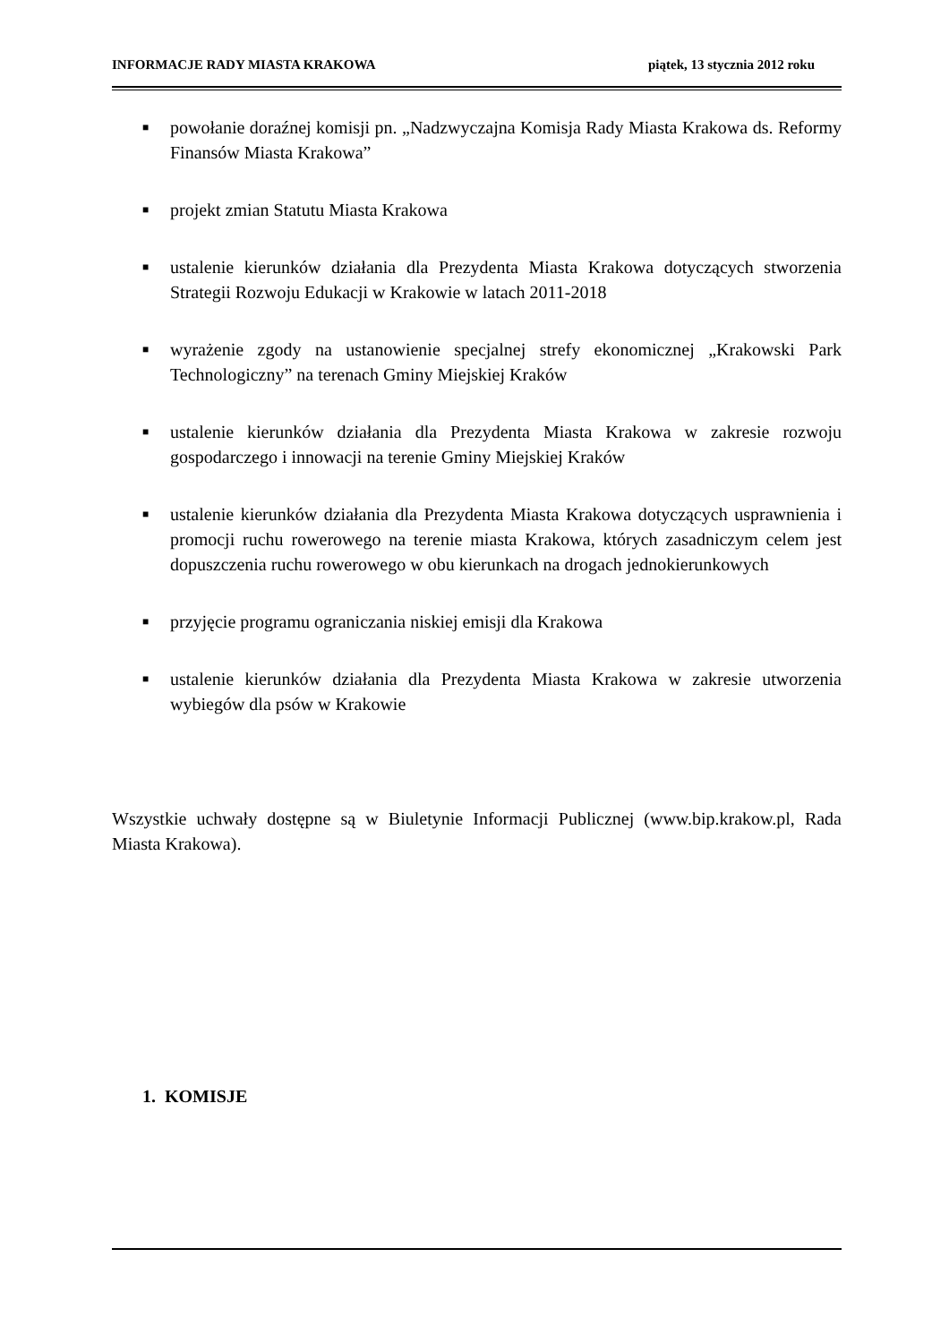INFORMACJE RADY MIASTA KRAKOWA piątek, 13 stycznia 2012 roku
■ powołanie doraźnej komisji pn. „Nadzwyczajna Komisja Rady Miasta Krakowa ds. Reformy Finansów Miasta Krakowa”
■ projekt zmian Statutu Miasta Krakowa
■ ustalenie kierunków działania dla Prezydenta Miasta Krakowa dotyczących stworzenia Strategii Rozwoju Edukacji w Krakowie w latach 2011-2018
■ wyrażenie zgody na ustanowienie specjalnej strefy ekonomicznej „Krakowski Park Technologiczny” na terenach Gminy Miejskiej Kraków
■ ustalenie kierunków działania dla Prezydenta Miasta Krakowa w zakresie rozwoju gospodarczego i innowacji na terenie Gminy Miejskiej Kraków
■ ustalenie kierunków działania dla Prezydenta Miasta Krakowa dotyczących usprawnienia i promocji ruchu rowerowego na terenie miasta Krakowa, których zasadniczym celem jest dopuszczenia ruchu rowerowego w obu kierunkach na drogach jednokierunkowych
■ przyjęcie programu ograniczania niskiej emisji dla Krakowa
■ ustalenie kierunków działania dla Prezydenta Miasta Krakowa w zakresie utworzenia wybiegów dla psów w Krakowie
Wszystkie uchwały dostępne są w Biuletynie Informacji Publicznej (www.bip.krakow.pl, Rada Miasta Krakowa).
1. KOMISJE